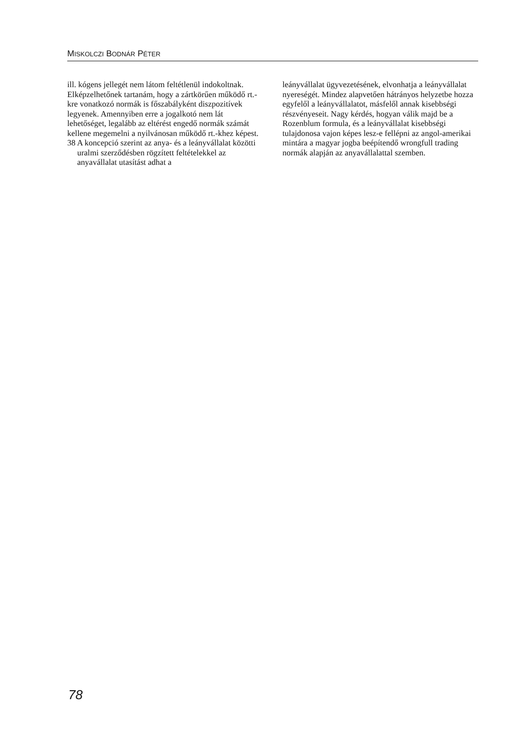MISKOLCZI BODNÁR PÉTER
ill. kógens jellegét nem látom feltétlenül indokoltnak. Elképzelhetőnek tartanám, hogy a zártkörűen működő rt.-kre vonatkozó normák is főszabályként diszpozitívek legyenek. Amennyiben erre a jogalkotó nem lát lehetőséget, legalább az eltérést engedő normák számát kellene megemelni a nyilvánosan működő rt.-khez képest.
38 A koncepció szerint az anya- és a leányvállalat közötti uralmi szerződésben rögzített feltételekkel az anyavállalat utasítást adhat a
leányvállalat ügyvezetésének, elvonhatja a leányvállalat nyereségét. Mindez alapvetően hátrányos helyzetbe hozza egyfelől a leányvállalatot, másfelől annak kisebbségi részvényeseit. Nagy kérdés, hogyan válik majd be a Rozenblum formula, és a leányvállalat kisebbségi tulajdonosa vajon képes lesz-e fellépni az angol-amerikai mintára a magyar jogba beépítendő wrongfull trading normák alapján az anyavállalattal szemben.
78